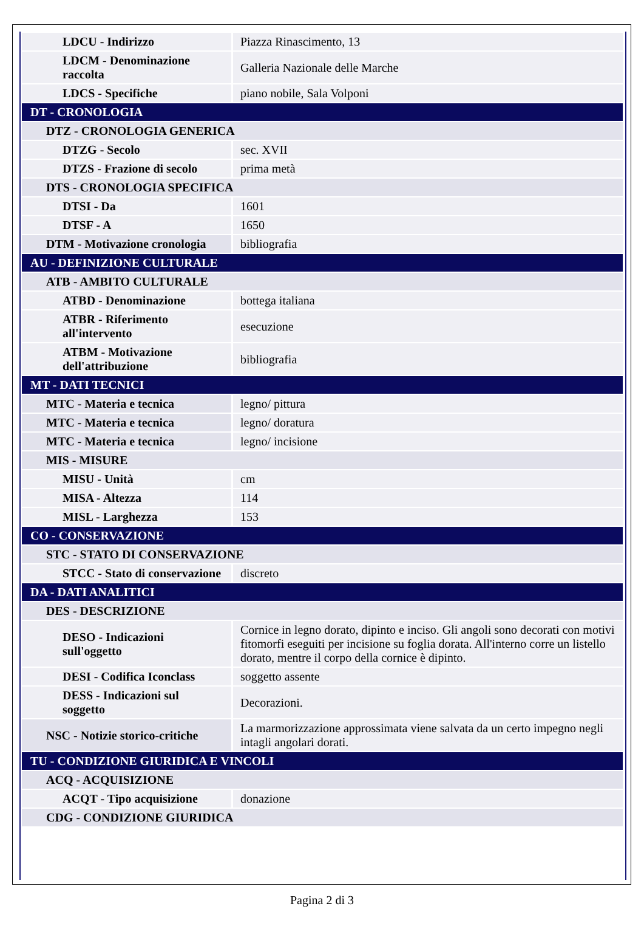| LDCU - Indirizzo | Piazza Rinascimento, 13 |
| LDCM - Denominazione raccolta | Galleria Nazionale delle Marche |
| LDCS - Specifiche | piano nobile, Sala Volponi |
| DT - CRONOLOGIA | |
| DTZ - CRONOLOGIA GENERICA | |
| DTZG - Secolo | sec. XVII |
| DTZS - Frazione di secolo | prima metà |
| DTS - CRONOLOGIA SPECIFICA | |
| DTSI - Da | 1601 |
| DTSF - A | 1650 |
| DTM - Motivazione cronologia | bibliografia |
| AU - DEFINIZIONE CULTURALE | |
| ATB - AMBITO CULTURALE | |
| ATBD - Denominazione | bottega italiana |
| ATBR - Riferimento all'intervento | esecuzione |
| ATBM - Motivazione dell'attribuzione | bibliografia |
| MT - DATI TECNICI | |
| MTC - Materia e tecnica | legno/ pittura |
| MTC - Materia e tecnica | legno/ doratura |
| MTC - Materia e tecnica | legno/ incisione |
| MIS - MISURE | |
| MISU - Unità | cm |
| MISA - Altezza | 114 |
| MISL - Larghezza | 153 |
| CO - CONSERVAZIONE | |
| STC - STATO DI CONSERVAZIONE | |
| STCC - Stato di conservazione | discreto |
| DA - DATI ANALITICI | |
| DES - DESCRIZIONE | |
| DESO - Indicazioni sull'oggetto | Cornice in legno dorato, dipinto e inciso. Gli angoli sono decorati con motivi fitomorfi eseguiti per incisione su foglia dorata. All'interno corre un listello dorato, mentre il corpo della cornice è dipinto. |
| DESI - Codifica Iconclass | soggetto assente |
| DESS - Indicazioni sul soggetto | Decorazioni. |
| NSC - Notizie storico-critiche | La marmorizzazione approssimata viene salvata da un certo impegno negli intagli angolari dorati. |
| TU - CONDIZIONE GIURIDICA E VINCOLI | |
| ACQ - ACQUISIZIONE | |
| ACQT - Tipo acquisizione | donazione |
| CDG - CONDIZIONE GIURIDICA | |
Pagina 2 di 3